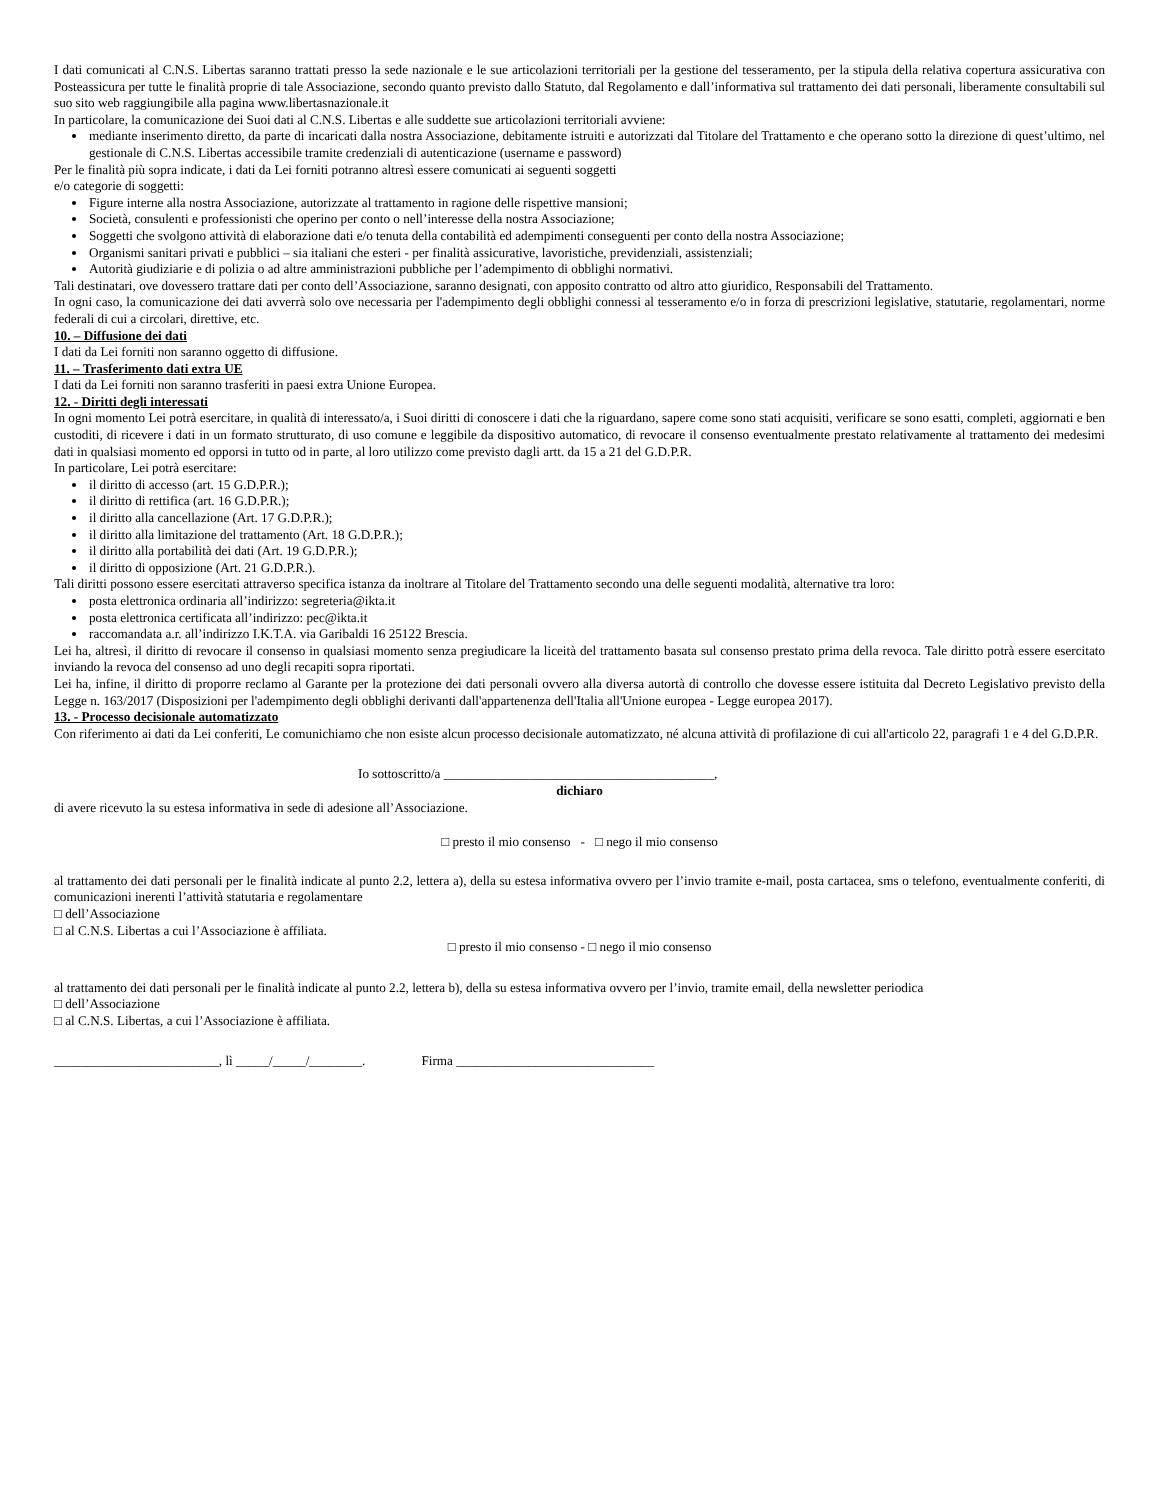I dati comunicati al C.N.S. Libertas saranno trattati presso la sede nazionale e le sue articolazioni territoriali per la gestione del tesseramento, per la stipula della relativa copertura assicurativa con Posteassicura per tutte le finalità proprie di tale Associazione, secondo quanto previsto dallo Statuto, dal Regolamento e dall’informativa sul trattamento dei dati personali, liberamente consultabili sul suo sito web raggiungibile alla pagina www.libertasnazionale.it
In particolare, la comunicazione dei Suoi dati al C.N.S. Libertas e alle suddette sue articolazioni territoriali avviene:
mediante inserimento diretto, da parte di incaricati dalla nostra Associazione, debitamente istruiti e autorizzati dal Titolare del Trattamento e che operano sotto la direzione di quest’ultimo, nel gestionale di C.N.S. Libertas accessibile tramite credenziali di autenticazione (username e password)
Per le finalità più sopra indicate, i dati da Lei forniti potranno altresì essere comunicati ai seguenti soggetti
e/o categorie di soggetti:
Figure interne alla nostra Associazione, autorizzate al trattamento in ragione delle rispettive mansioni;
Società, consulenti e professionisti che operino per conto o nell’interesse della nostra Associazione;
Soggetti che svolgono attività di elaborazione dati e/o tenuta della contabilità ed adempimenti conseguenti per conto della nostra Associazione;
Organismi sanitari privati e pubblici – sia italiani che esteri - per finalità assicurative, lavoristiche, previdenziali, assistenziali;
Autorità giudiziarie e di polizia o ad altre amministrazioni pubbliche per l’adempimento di obblighi normativi.
Tali destinatari, ove dovessero trattare dati per conto dell’Associazione, saranno designati, con apposito contratto od altro atto giuridico, Responsabili del Trattamento.
In ogni caso, la comunicazione dei dati avverrà solo ove necessaria per l'adempimento degli obblighi connessi al tesseramento e/o in forza di prescrizioni legislative, statutarie, regolamentari, norme federali di cui a circolari, direttive, etc.
10. – Diffusione dei dati
I dati da Lei forniti non saranno oggetto di diffusione.
11. – Trasferimento dati extra UE
I dati da Lei forniti non saranno trasferiti in paesi extra Unione Europea.
12. - Diritti degli interessati
In ogni momento Lei potrà esercitare, in qualità di interessato/a, i Suoi diritti di conoscere i dati che la riguardano, sapere come sono stati acquisiti, verificare se sono esatti, completi, aggiornati e ben custoditi, di ricevere i dati in un formato strutturato, di uso comune e leggibile da dispositivo automatico, di revocare il consenso eventualmente prestato relativamente al trattamento dei medesimi dati in qualsiasi momento ed opporsi in tutto od in parte, al loro utilizzo come previsto dagli artt. da 15 a 21 del G.D.P.R.
In particolare, Lei potrà esercitare:
il diritto di accesso (art. 15 G.D.P.R.);
il diritto di rettifica (art. 16 G.D.P.R.);
il diritto alla cancellazione (Art. 17 G.D.P.R.);
il diritto alla limitazione del trattamento (Art. 18 G.D.P.R.);
il diritto alla portabilità dei dati (Art. 19 G.D.P.R.);
il diritto di opposizione (Art. 21 G.D.P.R.).
Tali diritti possono essere esercitati attraverso specifica istanza da inoltrare al Titolare del Trattamento secondo una delle seguenti modalità, alternative tra loro:
posta elettronica ordinaria all’indirizzo: segreteria@ikta.it
posta elettronica certificata all’indirizzo: pec@ikta.it
raccomandata a.r. all’indirizzo I.K.T.A. via Garibaldi 16 25122 Brescia.
Lei ha, altresì, il diritto di revocare il consenso in qualsiasi momento senza pregiudicare la liceità del trattamento basata sul consenso prestato prima della revoca. Tale diritto potrà essere esercitato inviando la revoca del consenso ad uno degli recapiti sopra riportati.
Lei ha, infine, il diritto di proporre reclamo al Garante per la protezione dei dati personali ovvero alla diversa autortà di controllo che dovesse essere istituita dal Decreto Legislativo previsto della Legge n. 163/2017 (Disposizioni per l'adempimento degli obblighi derivanti dall'appartenenza dell'Italia all'Unione europea - Legge europea 2017).
13. - Processo decisionale automatizzato
Con riferimento ai dati da Lei conferiti, Le comunichiamo che non esiste alcun processo decisionale automatizzato, né alcuna attività di profilazione di cui all'articolo 22, paragrafi 1 e 4 del G.D.P.R.
Io sottoscritto/a _________________________________________,
dichiaro
di avere ricevuto la su estesa informativa in sede di adesione all’Associazione.
□ presto il mio consenso - □ nego il mio consenso
al trattamento dei dati personali per le finalità indicate al punto 2.2, lettera a), della su estesa informativa ovvero per l’invio tramite e-mail, posta cartacea, sms o telefono, eventualmente conferiti, di comunicazioni inerenti l’attività statutaria e regolamentare
□ dell’Associazione
□ al C.N.S. Libertas a cui l’Associazione è affiliata.
□ presto il mio consenso - □ nego il mio consenso
al trattamento dei dati personali per le finalità indicate al punto 2.2, lettera b), della su estesa informativa ovvero per l’invio, tramite email, della newsletter periodica
□ dell’Associazione
□ al C.N.S. Libertas, a cui l’Associazione è affiliata.
_________________________, lì _____/_____/________. Firma ______________________________